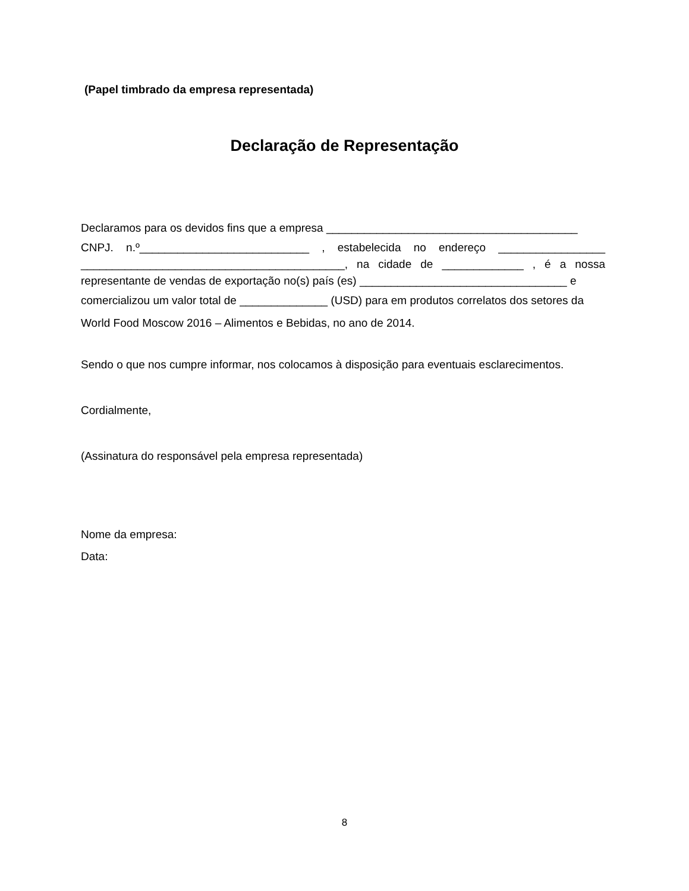(Papel timbrado da empresa representada)
Declaração de Representação
Declaramos para os devidos fins que a empresa ________________________________________
CNPJ. n.º___________________________ , estabelecida no endereço _________________ __________________________________________, na cidade de _____________ , é a nossa representante de vendas de exportação no(s) país (es) _________________________________ e
comercializou um valor total de ______________ (USD) para em produtos correlatos dos setores da World Food Moscow 2016 – Alimentos e Bebidas, no ano de 2014.
Sendo o que nos cumpre informar, nos colocamos à disposição para eventuais esclarecimentos.
Cordialmente,
(Assinatura do responsável pela empresa representada)
Nome da empresa:
Data:
8